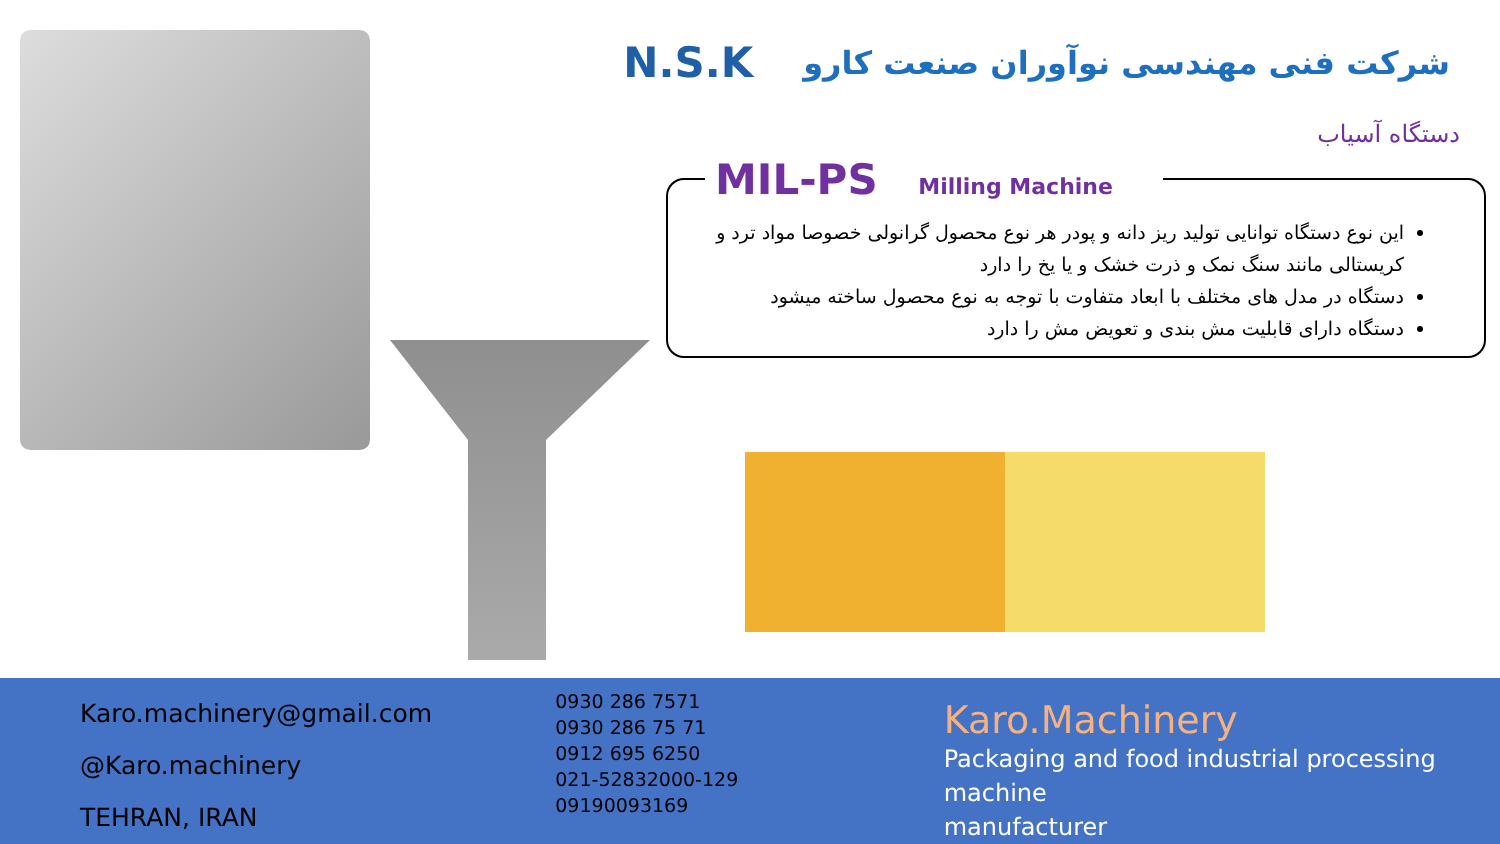N.S.K
شرکت فنی مهندسی نوآوران صنعت کارو
دستگاه آسیاب
این نوع دستگاه توانایی تولید ریز دانه و پودر هر نوع محصول گرانولی خصوصا مواد ترد و کریستالی مانند سنگ نمک و ذرت خشک و یا یخ را دارد
دستگاه در مدل های مختلف با ابعاد متفاوت با توجه به نوع محصول ساخته میشود
دستگاه دارای قابلیت مش بندی و تعویض مش را دارد
MIL-PS Milling Machine
Karo.machinery@gmail.com
@Karo.machinery
TEHRAN, IRAN
0930 286 7571
0930 286 75 71
0912 695 6250
021-52832000-129
09190093169
Karo.Machinery
Packaging and food industrial processing machine
manufacturer